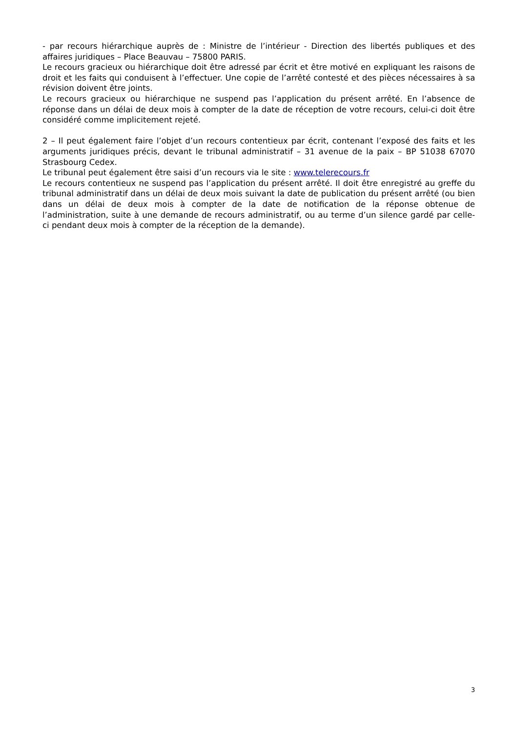- par recours hiérarchique auprès de : Ministre de l’intérieur - Direction des libertés publiques et des affaires juridiques – Place Beauvau – 75800 PARIS.
Le recours gracieux ou hiérarchique doit être adressé par écrit et être motivé en expliquant les raisons de droit et les faits qui conduisent à l’effectuer. Une copie de l’arrêté contesté et des pièces nécessaires à sa révision doivent être joints.
Le recours gracieux ou hiérarchique ne suspend pas l’application du présent arrêté. En l’absence de réponse dans un délai de deux mois à compter de la date de réception de votre recours, celui-ci doit être considéré comme implicitement rejeté.
2 – Il peut également faire l’objet d’un recours contentieux par écrit, contenant l’exposé des faits et les arguments juridiques précis, devant le tribunal administratif – 31 avenue de la paix – BP 51038 67070 Strasbourg Cedex.
Le tribunal peut également être saisi d’un recours via le site : www.telerecours.fr
Le recours contentieux ne suspend pas l’application du présent arrêté. Il doit être enregistré au greffe du tribunal administratif dans un délai de deux mois suivant la date de publication du présent arrêté (ou bien dans un délai de deux mois à compter de la date de notification de la réponse obtenue de l’administration, suite à une demande de recours administratif, ou au terme d’un silence gardé par celle- ci pendant deux mois à compter de la réception de la demande).
3